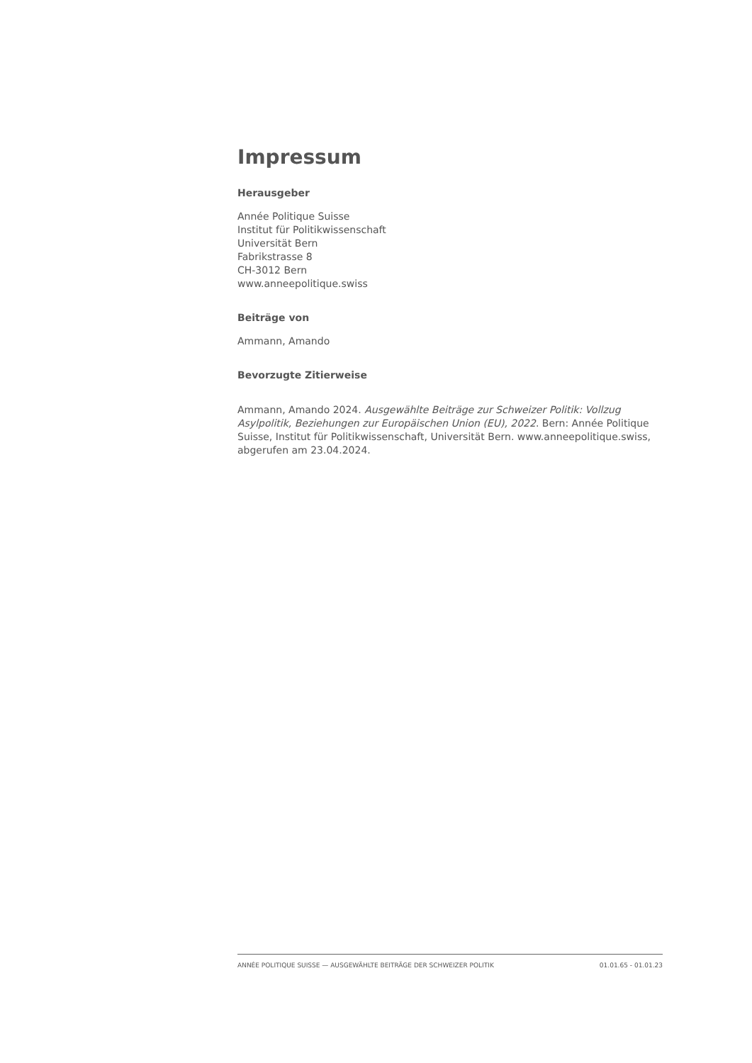Impressum
Herausgeber
Année Politique Suisse
Institut für Politikwissenschaft
Universität Bern
Fabrikstrasse 8
CH-3012 Bern
www.anneepolitique.swiss
Beiträge von
Ammann, Amando
Bevorzugte Zitierweise
Ammann, Amando 2024. Ausgewählte Beiträge zur Schweizer Politik: Vollzug Asylpolitik, Beziehungen zur Europäischen Union (EU), 2022. Bern: Année Politique Suisse, Institut für Politikwissenschaft, Universität Bern. www.anneepolitique.swiss, abgerufen am 23.04.2024.
ANNÉE POLITIQUE SUISSE — AUSGEWÄHLTE BEITRÄGE DER SCHWEIZER POLITIK 01.01.65 - 01.01.23